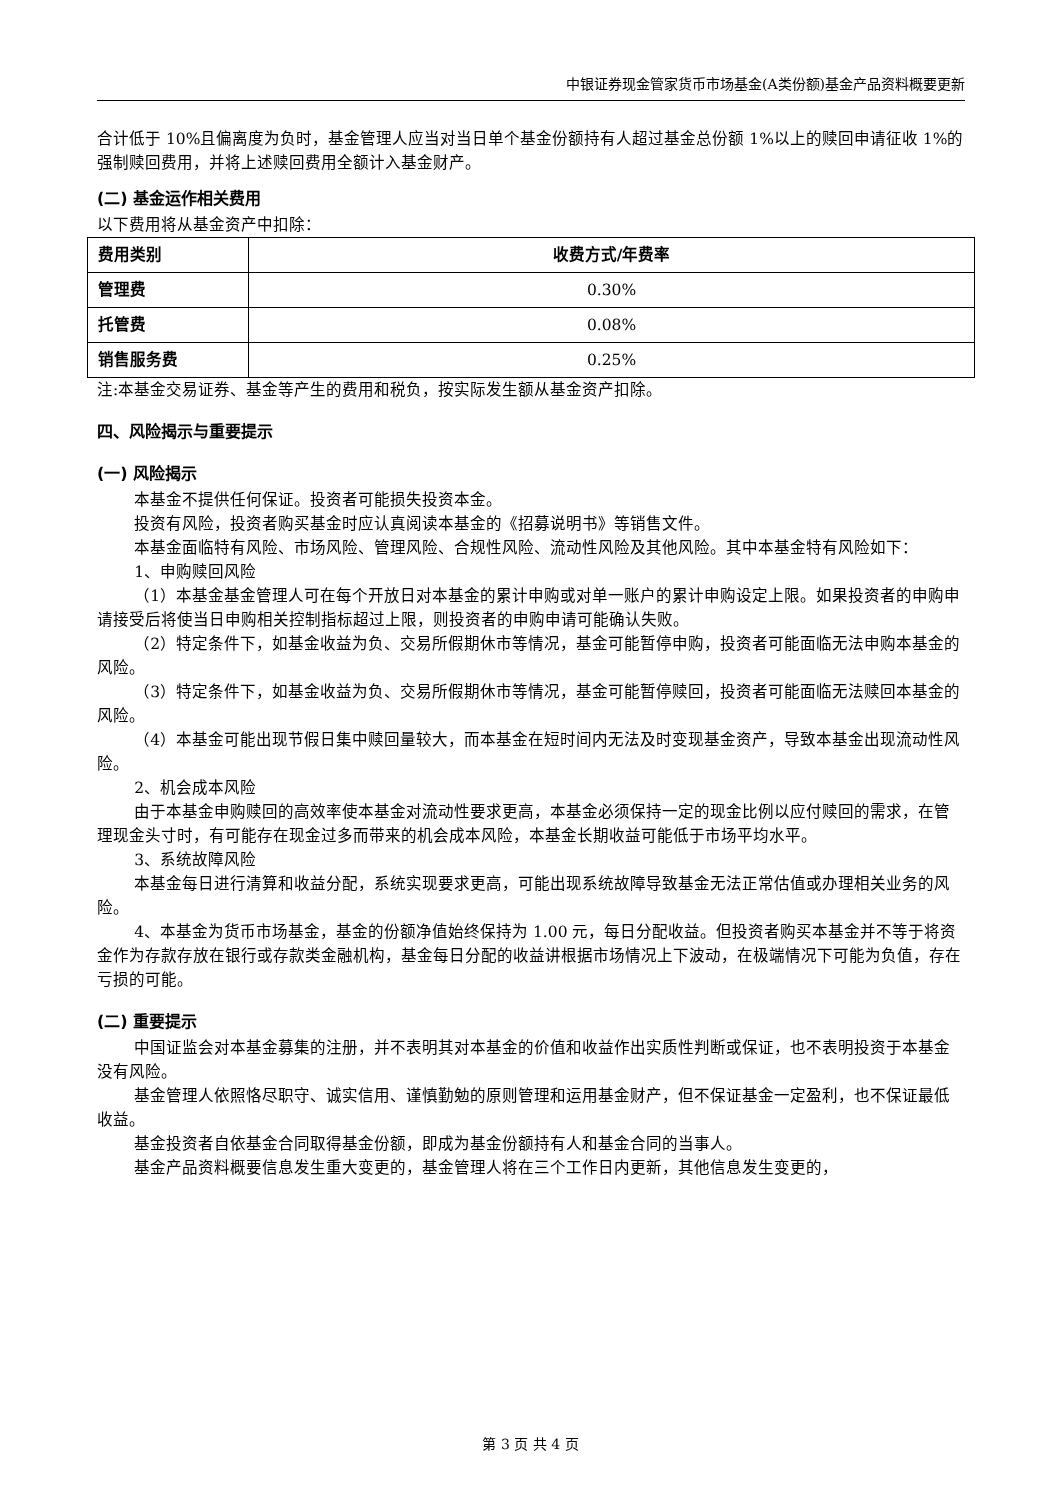中银证券现金管家货币市场基金(A类份额)基金产品资料概要更新
合计低于 10%且偏离度为负时，基金管理人应当对当日单个基金份额持有人超过基金总份额 1%以上的赎回申请征收 1%的强制赎回费用，并将上述赎回费用全额计入基金财产。
(二) 基金运作相关费用
以下费用将从基金资产中扣除：
| 费用类别 | 收费方式/年费率 |
| --- | --- |
| 管理费 | 0.30% |
| 托管费 | 0.08% |
| 销售服务费 | 0.25% |
注:本基金交易证券、基金等产生的费用和税负，按实际发生额从基金资产扣除。
四、风险揭示与重要提示
(一) 风险揭示
本基金不提供任何保证。投资者可能损失投资本金。
投资有风险，投资者购买基金时应认真阅读本基金的《招募说明书》等销售文件。
本基金面临特有风险、市场风险、管理风险、合规性风险、流动性风险及其他风险。其中本基金特有风险如下：
1、申购赎回风险
（1）本基金基金管理人可在每个开放日对本基金的累计申购或对单一账户的累计申购设定上限。如果投资者的申购申请接受后将使当日申购相关控制指标超过上限，则投资者的申购申请可能确认失败。
（2）特定条件下，如基金收益为负、交易所假期休市等情况，基金可能暂停申购，投资者可能面临无法申购本基金的风险。
（3）特定条件下，如基金收益为负、交易所假期休市等情况，基金可能暂停赎回，投资者可能面临无法赎回本基金的风险。
（4）本基金可能出现节假日集中赎回量较大，而本基金在短时间内无法及时变现基金资产，导致本基金出现流动性风险。
2、机会成本风险
由于本基金申购赎回的高效率使本基金对流动性要求更高，本基金必须保持一定的现金比例以应付赎回的需求，在管理现金头寸时，有可能存在现金过多而带来的机会成本风险，本基金长期收益可能低于市场平均水平。
3、系统故障风险
本基金每日进行清算和收益分配，系统实现要求更高，可能出现系统故障导致基金无法正常估值或办理相关业务的风险。
4、本基金为货币市场基金，基金的份额净值始终保持为 1.00 元，每日分配收益。但投资者购买本基金并不等于将资金作为存款存放在银行或存款类金融机构，基金每日分配的收益讲根据市场情况上下波动，在极端情况下可能为负值，存在亏损的可能。
(二) 重要提示
中国证监会对本基金募集的注册，并不表明其对本基金的价值和收益作出实质性判断或保证，也不表明投资于本基金没有风险。
基金管理人依照恪尽职守、诚实信用、谨慎勤勉的原则管理和运用基金财产，但不保证基金一定盈利，也不保证最低收益。
基金投资者自依基金合同取得基金份额，即成为基金份额持有人和基金合同的当事人。
基金产品资料概要信息发生重大变更的，基金管理人将在三个工作日内更新，其他信息发生变更的，
第 3 页 共 4 页